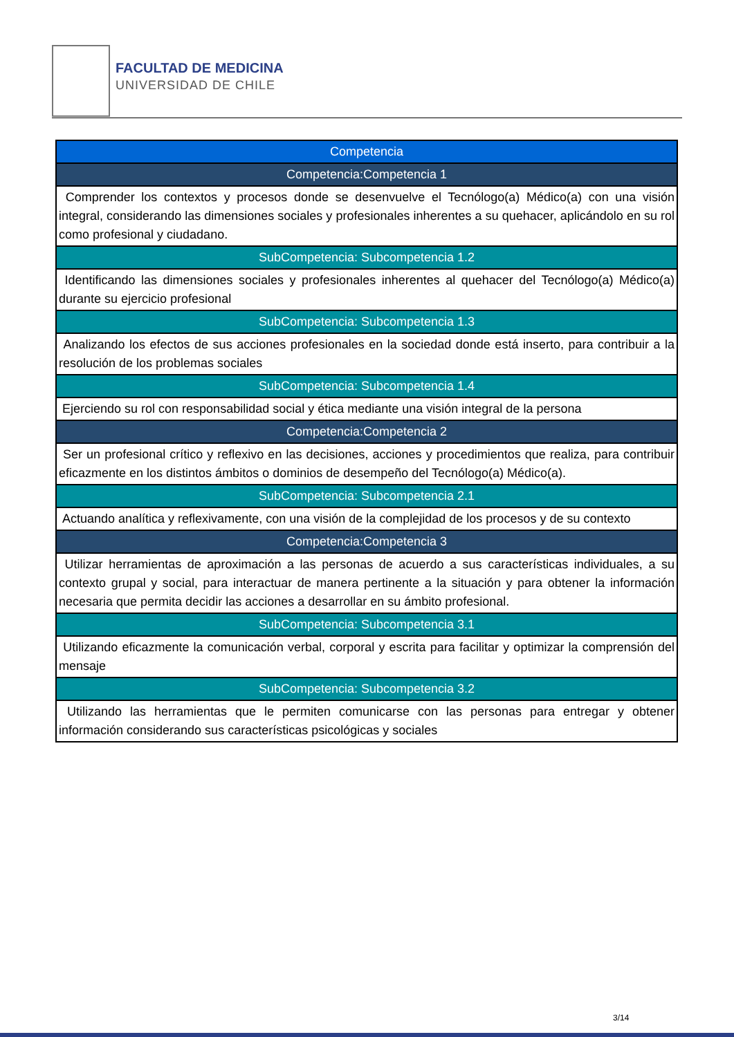FACULTAD DE MEDICINA
UNIVERSIDAD DE CHILE
| Competencia |
| Competencia:Competencia 1 |
| Comprender los contextos y procesos donde se desenvuelve el Tecnólogo(a) Médico(a) con una visión integral, considerando las dimensiones sociales y profesionales inherentes a su quehacer, aplicándolo en su rol como profesional y ciudadano. |
| SubCompetencia: Subcompetencia 1.2 |
| Identificando las dimensiones sociales y profesionales inherentes al quehacer del Tecnólogo(a) Médico(a) durante su ejercicio profesional |
| SubCompetencia: Subcompetencia 1.3 |
| Analizando los efectos de sus acciones profesionales en la sociedad donde está inserto, para contribuir a la resolución de los problemas sociales |
| SubCompetencia: Subcompetencia 1.4 |
| Ejerciendo su rol con responsabilidad social y ética mediante una visión integral de la persona |
| Competencia:Competencia 2 |
| Ser un profesional crítico y reflexivo en las decisiones, acciones y procedimientos que realiza, para contribuir eficazmente en los distintos ámbitos o dominios de desempeño del Tecnólogo(a) Médico(a). |
| SubCompetencia: Subcompetencia 2.1 |
| Actuando analítica y reflexivamente, con una visión de la complejidad de los procesos y de su contexto |
| Competencia:Competencia 3 |
| Utilizar herramientas de aproximación a las personas de acuerdo a sus características individuales, a su contexto grupal y social, para interactuar de manera pertinente a la situación y para obtener la información necesaria que permita decidir las acciones a desarrollar en su ámbito profesional. |
| SubCompetencia: Subcompetencia 3.1 |
| Utilizando eficazmente la comunicación verbal, corporal y escrita para facilitar y optimizar la comprensión del mensaje |
| SubCompetencia: Subcompetencia 3.2 |
| Utilizando las herramientas que le permiten comunicarse con las personas para entregar y obtener información considerando sus características psicológicas y sociales |
3/14